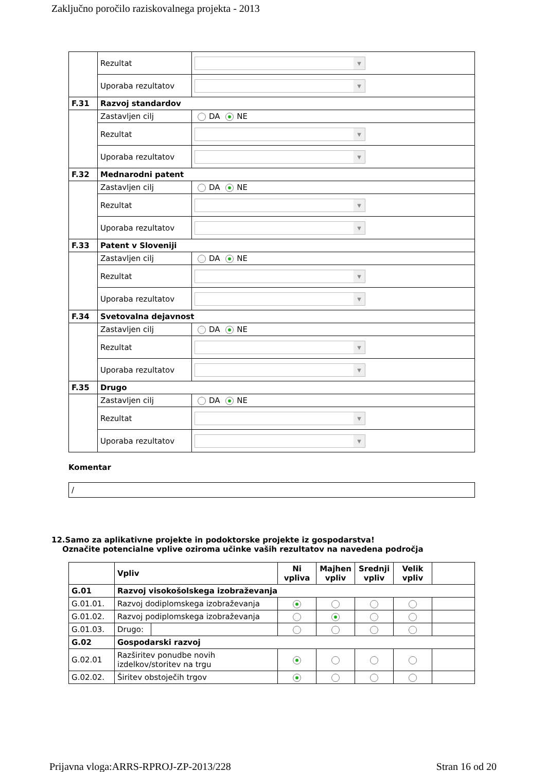Zaključno poročilo raziskovalnega projekta - 2013
| | Rezultat | |
| | Uporaba rezultatov | |
| F.31 | Razvoj standardov | |
| | Zastavljen cilj | DA NE |
| | Rezultat | |
| | Uporaba rezultatov | |
| F.32 | Mednarodni patent | |
| | Zastavljen cilj | DA NE |
| | Rezultat | |
| | Uporaba rezultatov | |
| F.33 | Patent v Sloveniji | |
| | Zastavljen cilj | DA NE |
| | Rezultat | |
| | Uporaba rezultatov | |
| F.34 | Svetovalna dejavnost | |
| | Zastavljen cilj | DA NE |
| | Rezultat | |
| | Uporaba rezultatov | |
| F.35 | Drugo | |
| | Zastavljen cilj | DA NE |
| | Rezultat | |
| | Uporaba rezultatov | |
Komentar
/
12.Samo za aplikativne projekte in podoktorske projekte iz gospodarstva!
Označite potencialne vplive oziroma učinke vaših rezultatov na navedena področja
| | Vpliv | | Ni vpliva | Majhen vpliv | Srednji vpliv | Velik vpliv | |
| --- | --- | --- | --- | --- | --- | --- | --- |
| G.01 | Razvoj visokošolskega izobraževanja | | | | | | |
| G.01.01. | Razvoj dodiplomskega izobraževanja | | | | | | |
| G.01.02. | Razvoj podiplomskega izobraževanja | | | | | | |
| G.01.03. | Drugo: | | | | | | |
| G.02 | Gospodarski razvoj | | | | | | |
| G.02.01 | Razširitev ponudbe novih izdelkov/storitev na trgu | | | | | | |
| G.02.02. | Širitev obstoječih trgov | | | | | | |
Prijavna vloga:ARRS-RPROJ-ZP-2013/228 Stran 16 od 20